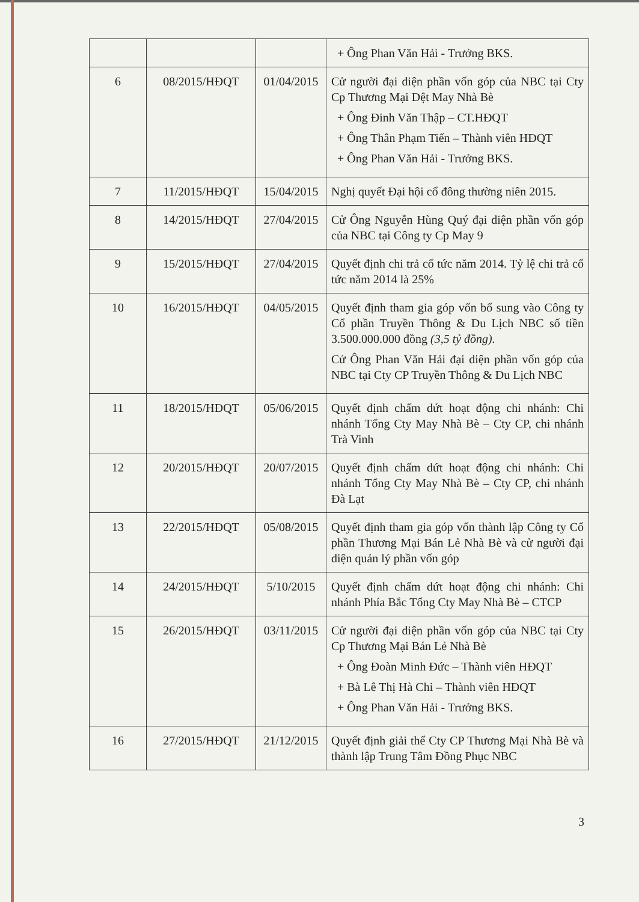| | | | + Ông Phan Văn Hải - Trưởng BKS. |
| 6 | 08/2015/HĐQT | 01/04/2015 | Cử người đại diện phần vốn góp của NBC tại Cty Cp Thương Mại Dệt May Nhà Bè + Ông Đinh Văn Thập – CT.HĐQT + Ông Thân Phạm Tiến – Thành viên HĐQT + Ông Phan Văn Hải - Trưởng BKS. |
| 7 | 11/2015/HĐQT | 15/04/2015 | Nghị quyết Đại hội cổ đông thường niên 2015. |
| 8 | 14/2015/HĐQT | 27/04/2015 | Cử Ông Nguyễn Hùng Quý đại diện phần vốn góp của NBC tại Công ty Cp May 9 |
| 9 | 15/2015/HĐQT | 27/04/2015 | Quyết định chi trả cổ tức năm 2014. Tỷ lệ chi trả cổ tức năm 2014 là 25% |
| 10 | 16/2015/HĐQT | 04/05/2015 | Quyết định tham gia góp vốn bổ sung vào Công ty Cổ phần Truyền Thông & Du Lịch NBC số tiền 3.500.000.000 đồng (3,5 tỷ đồng). Cử Ông Phan Văn Hải đại diện phần vốn góp của NBC tại Cty CP Truyền Thông & Du Lịch NBC |
| 11 | 18/2015/HĐQT | 05/06/2015 | Quyết định chấm dứt hoạt động chi nhánh: Chi nhánh Tổng Cty May Nhà Bè – Cty CP, chi nhánh Trà Vinh |
| 12 | 20/2015/HĐQT | 20/07/2015 | Quyết định chấm dứt hoạt động chi nhánh: Chi nhánh Tổng Cty May Nhà Bè – Cty CP, chi nhánh Đà Lạt |
| 13 | 22/2015/HĐQT | 05/08/2015 | Quyết định tham gia góp vốn thành lập Công ty Cổ phần Thương Mại Bán Lẻ Nhà Bè và cử người đại diện quản lý phần vốn góp |
| 14 | 24/2015/HĐQT | 5/10/2015 | Quyết định chấm dứt hoạt động chi nhánh: Chi nhánh Phía Bắc Tổng Cty May Nhà Bè – CTCP |
| 15 | 26/2015/HĐQT | 03/11/2015 | Cử người đại diện phần vốn góp của NBC tại Cty Cp Thương Mại Bán Lẻ Nhà Bè + Ông Đoàn Minh Đức – Thành viên HĐQT + Bà Lê Thị Hà Chi – Thành viên HĐQT + Ông Phan Văn Hải - Trưởng BKS. |
| 16 | 27/2015/HĐQT | 21/12/2015 | Quyết định giải thể Cty CP Thương Mại Nhà Bè và thành lập Trung Tâm Đồng Phục NBC |
3